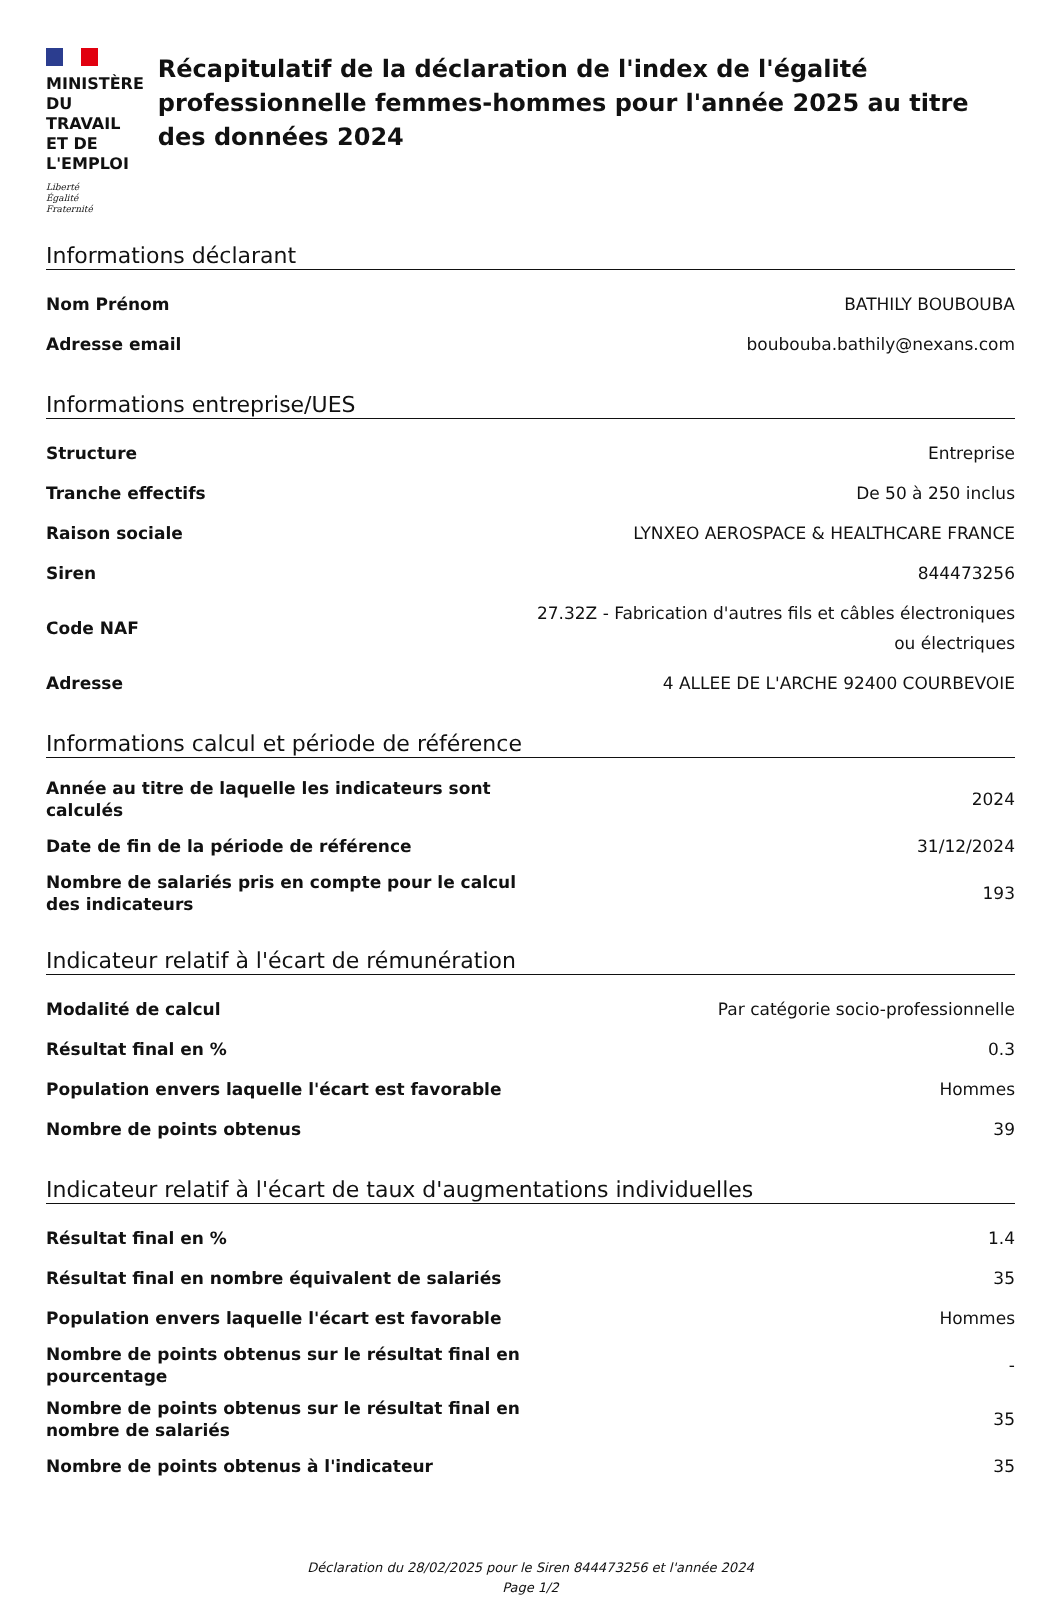MINISTÈRE
DU TRAVAIL
ET DE L'EMPLOI
Liberté
Égalité
Fraternité
Récapitulatif de la déclaration de l'index de l'égalité professionnelle femmes-hommes pour l'année 2025 au titre des données 2024
Informations déclarant
| Nom Prénom | BATHILY BOUBOUBA |
| Adresse email | boubouba.bathily@nexans.com |
Informations entreprise/UES
| Structure | Entreprise |
| Tranche effectifs | De 50 à 250 inclus |
| Raison sociale | LYNXEO AEROSPACE & HEALTHCARE FRANCE |
| Siren | 844473256 |
| Code NAF | 27.32Z - Fabrication d'autres fils et câbles électroniques ou électriques |
| Adresse | 4 ALLEE DE L'ARCHE 92400 COURBEVOIE |
Informations calcul et période de référence
| Année au titre de laquelle les indicateurs sont calculés | 2024 |
| Date de fin de la période de référence | 31/12/2024 |
| Nombre de salariés pris en compte pour le calcul des indicateurs | 193 |
Indicateur relatif à l'écart de rémunération
| Modalité de calcul | Par catégorie socio-professionnelle |
| Résultat final en % | 0.3 |
| Population envers laquelle l'écart est favorable | Hommes |
| Nombre de points obtenus | 39 |
Indicateur relatif à l'écart de taux d'augmentations individuelles
| Résultat final en % | 1.4 |
| Résultat final en nombre équivalent de salariés | 35 |
| Population envers laquelle l'écart est favorable | Hommes |
| Nombre de points obtenus sur le résultat final en pourcentage | - |
| Nombre de points obtenus sur le résultat final en nombre de salariés | 35 |
| Nombre de points obtenus à l'indicateur | 35 |
Déclaration du 28/02/2025 pour le Siren 844473256 et l'année 2024
Page 1/2